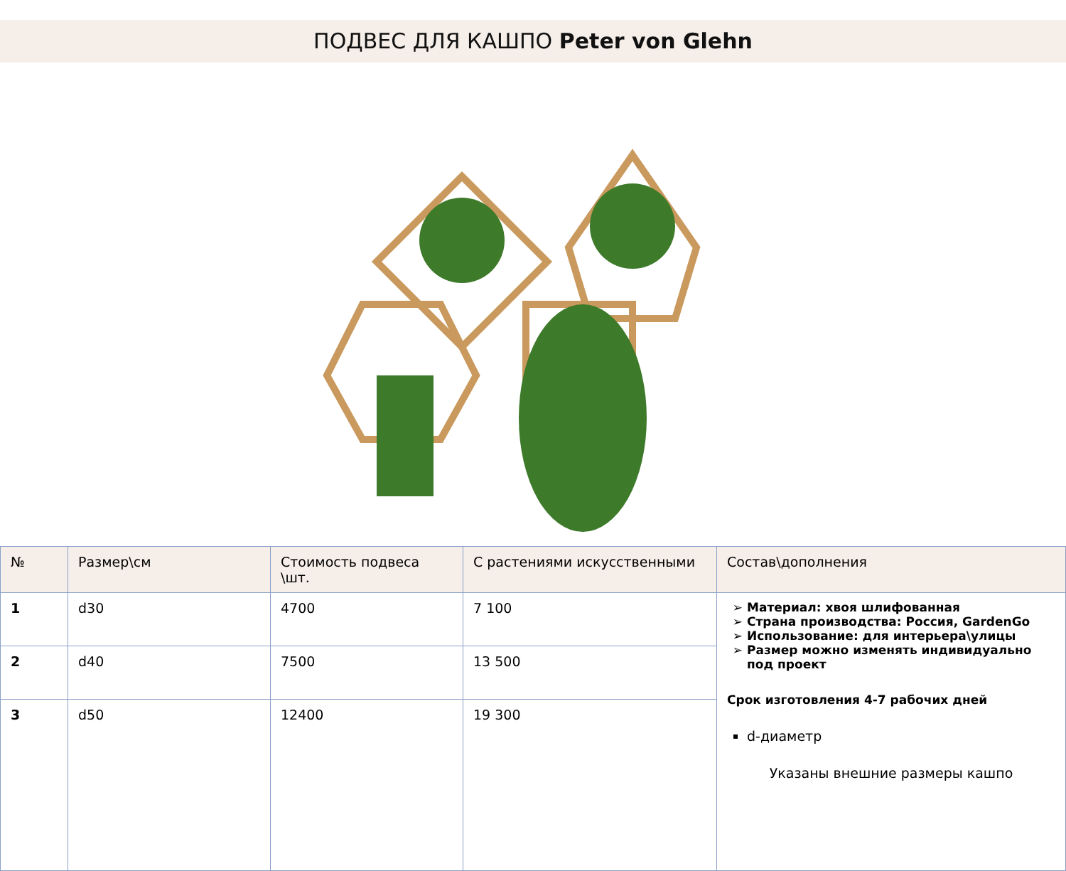ПОДВЕС ДЛЯ КАШПО Peter von Glehn
| № | Размер\см | Стоимость подвеса \шт. | С растениями искусственными | Состав\дополнения |
| --- | --- | --- | --- | --- |
| 1 | d30 | 4700 | 7 100 | Материал: хвоя шлифованная Страна производства: Россия, GardenGo Использование: для интерьера\улицы Размер можно изменять индивидуально под проект Срок изготовления 4-7 рабочих дней d-диаметр Указаны внешние размеры кашпо |
| 2 | d40 | 7500 | 13 500 | |
| 3 | d50 | 12400 | 19 300 | |